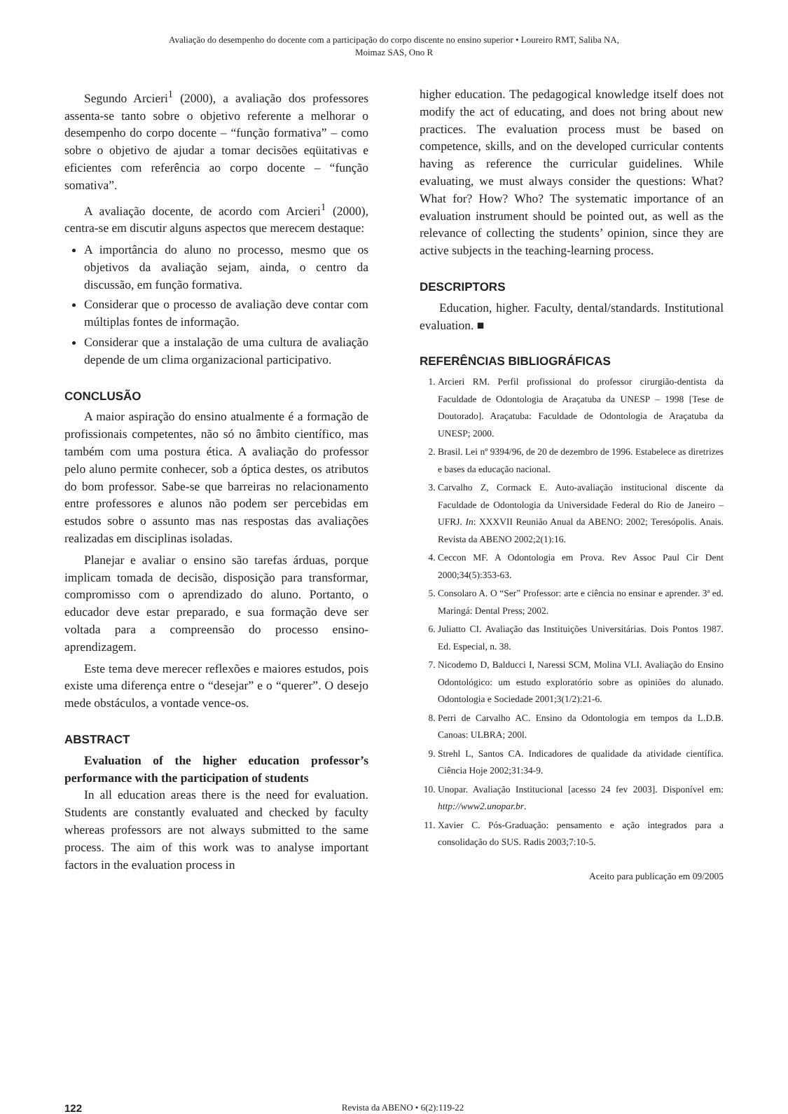Avaliação do desempenho do docente com a participação do corpo discente no ensino superior • Loureiro RMT, Saliba NA,
Moimaz SAS, Ono R
Segundo Arcieri<sup>1</sup> (2000), a avaliação dos professores assenta-se tanto sobre o objetivo referente a melhorar o desempenho do corpo docente – “função formativa” – como sobre o objetivo de ajudar a tomar decisões eqüitativas e eficientes com referência ao corpo docente – “função somativa”.
A avaliação docente, de acordo com Arcieri<sup>1</sup> (2000), centra-se em discutir alguns aspectos que merecem destaque:
A importância do aluno no processo, mesmo que os objetivos da avaliação sejam, ainda, o centro da discussão, em função formativa.
Considerar que o processo de avaliação deve contar com múltiplas fontes de informação.
Considerar que a instalação de uma cultura de avaliação depende de um clima organizacional participativo.
CONCLUSÃO
A maior aspiração do ensino atualmente é a formação de profissionais competentes, não só no âmbito científico, mas também com uma postura ética. A avaliação do professor pelo aluno permite conhecer, sob a óptica destes, os atributos do bom professor. Sabe-se que barreiras no relacionamento entre professores e alunos não podem ser percebidas em estudos sobre o assunto mas nas respostas das avaliações realizadas em disciplinas isoladas.
Planejar e avaliar o ensino são tarefas árduas, porque implicam tomada de decisão, disposição para transformar, compromisso com o aprendizado do aluno. Portanto, o educador deve estar preparado, e sua formação deve ser voltada para a compreensão do processo ensino-aprendizagem.
Este tema deve merecer reflexões e maiores estudos, pois existe uma diferença entre o “desejar” e o “querer”. O desejo mede obstáculos, a vontade vence-os.
ABSTRACT
Evaluation of the higher education professor’s performance with the participation of students
In all education areas there is the need for evaluation. Students are constantly evaluated and checked by faculty whereas professors are not always submitted to the same process. The aim of this work was to analyse important factors in the evaluation process in
higher education. The pedagogical knowledge itself does not modify the act of educating, and does not bring about new practices. The evaluation process must be based on competence, skills, and on the developed curricular contents having as reference the curricular guidelines. While evaluating, we must always consider the questions: What? What for? How? Who? The systematic importance of an evaluation instrument should be pointed out, as well as the relevance of collecting the students’ opinion, since they are active subjects in the teaching-learning process.
DESCRIPTORS
Education, higher. Faculty, dental/standards. Institutional evaluation. ■
REFERÊNCIAS BIBLIOGRÁFICAS
1. Arcieri RM. Perfil profissional do professor cirurgião-dentista da Faculdade de Odontologia de Araçatuba da UNESP – 1998 [Tese de Doutorado]. Araçatuba: Faculdade de Odontologia de Araçatuba da UNESP; 2000.
2. Brasil. Lei nº 9394/96, de 20 de dezembro de 1996. Estabelece as diretrizes e bases da educação nacional.
3. Carvalho Z, Cormack E. Auto-avaliação institucional discente da Faculdade de Odontologia da Universidade Federal do Rio de Janeiro – UFRJ. In: XXXVII Reunião Anual da ABENO: 2002; Teresópolis. Anais. Revista da ABENO 2002;2(1):16.
4. Ceccon MF. A Odontologia em Prova. Rev Assoc Paul Cir Dent 2000;34(5):353-63.
5. Consolaro A. O “Ser” Professor: arte e ciência no ensinar e aprender. 3ª ed. Maringá: Dental Press; 2002.
6. Juliatto CI. Avaliação das Instituições Universitárias. Dois Pontos 1987. Ed. Especial, n. 38.
7. Nicodemo D, Balducci I, Naressi SCM, Molina VLI. Avaliação do Ensino Odontológico: um estudo exploratório sobre as opiniões do alunado. Odontologia e Sociedade 2001;3(1/2):21-6.
8. Perri de Carvalho AC. Ensino da Odontologia em tempos da L.D.B. Canoas: ULBRA; 200l.
9. Strehl L, Santos CA. Indicadores de qualidade da atividade científica. Ciência Hoje 2002;31:34-9.
10. Unopar. Avaliação Institucional [acesso 24 fev 2003]. Disponível em: http://www2.unopar.br.
11. Xavier C. Pós-Graduação: pensamento e ação integrados para a consolidação do SUS. Radis 2003;7:10-5.
Aceito para publicação em 09/2005
122 Revista da ABENO • 6(2):119-22